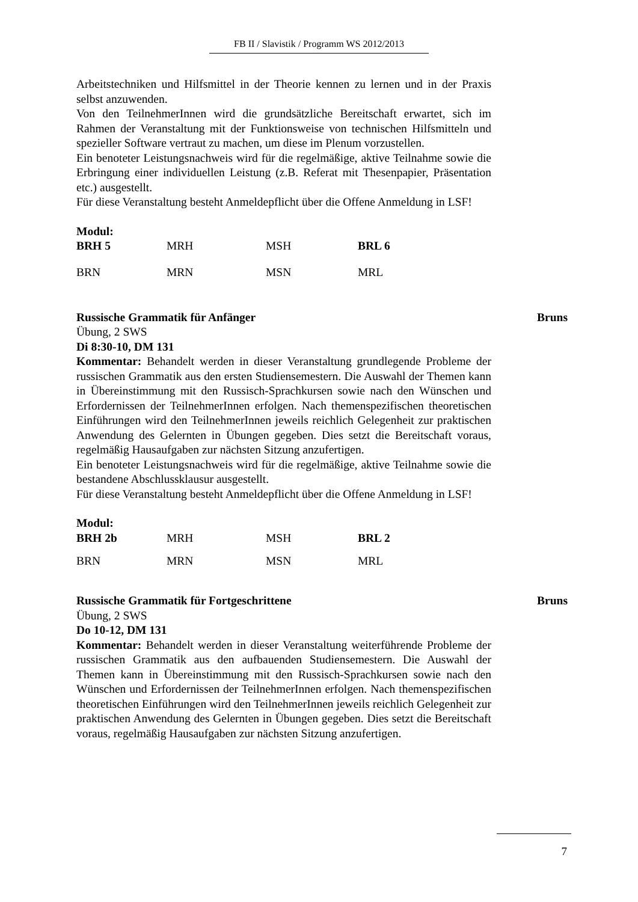FB II / Slavistik / Programm WS 2012/2013
Arbeitstechniken und Hilfsmittel in der Theorie kennen zu lernen und in der Praxis selbst anzuwenden.
Von den TeilnehmerInnen wird die grundsätzliche Bereitschaft erwartet, sich im Rahmen der Veranstaltung mit der Funktionsweise von technischen Hilfsmitteln und spezieller Software vertraut zu machen, um diese im Plenum vorzustellen.
Ein benoteter Leistungsnachweis wird für die regelmäßige, aktive Teilnahme sowie die Erbringung einer individuellen Leistung (z.B. Referat mit Thesenpapier, Präsentation etc.) ausgestellt.
Für diese Veranstaltung besteht Anmeldepflicht über die Offene Anmeldung in LSF!
Modul:
| BRH 5 | MRH | MSH | BRL 6 |
| BRN | MRN | MSN | MRL |
Russische Grammatik für Anfänger Bruns
Übung, 2 SWS
Di 8:30-10, DM 131
Kommentar: Behandelt werden in dieser Veranstaltung grundlegende Probleme der russischen Grammatik aus den ersten Studiensemestern. Die Auswahl der Themen kann in Übereinstimmung mit den Russisch-Sprachkursen sowie nach den Wünschen und Erfordernissen der TeilnehmerInnen erfolgen. Nach themenspezifischen theoretischen Einführungen wird den TeilnehmerInnen jeweils reichlich Gelegenheit zur praktischen Anwendung des Gelernten in Übungen gegeben. Dies setzt die Bereitschaft voraus, regelmäßig Hausaufgaben zur nächsten Sitzung anzufertigen.
Ein benoteter Leistungsnachweis wird für die regelmäßige, aktive Teilnahme sowie die bestandene Abschlussklausur ausgestellt.
Für diese Veranstaltung besteht Anmeldepflicht über die Offene Anmeldung in LSF!
Modul:
| BRH 2b | MRH | MSH | BRL 2 |
| BRN | MRN | MSN | MRL |
Russische Grammatik für Fortgeschrittene Bruns
Übung, 2 SWS
Do 10-12, DM 131
Kommentar: Behandelt werden in dieser Veranstaltung weiterführende Probleme der russischen Grammatik aus den aufbauenden Studiensemestern. Die Auswahl der Themen kann in Übereinstimmung mit den Russisch-Sprachkursen sowie nach den Wünschen und Erfordernissen der TeilnehmerInnen erfolgen. Nach themenspezifischen theoretischen Einführungen wird den TeilnehmerInnen jeweils reichlich Gelegenheit zur praktischen Anwendung des Gelernten in Übungen gegeben. Dies setzt die Bereitschaft voraus, regelmäßig Hausaufgaben zur nächsten Sitzung anzufertigen.
7